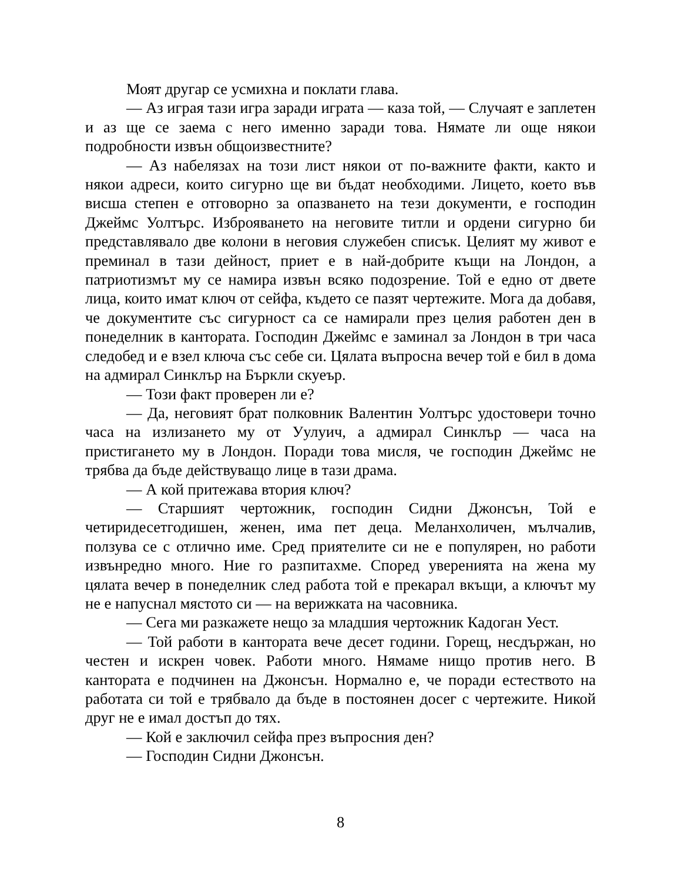Моят другар се усмихна и поклати глава.
— Аз играя тази игра заради играта — каза той, — Случаят е заплетен и аз ще се заема с него именно заради това. Нямате ли още някои подробности извън общоизвестните?
— Аз набелязах на този лист някои от по-важните факти, както и някои адреси, които сигурно ще ви бъдат необходими. Лицето, което във висша степен е отговорно за опазването на тези документи, е господин Джеймс Уолтърс. Изброяването на неговите титли и ордени сигурно би представлявало две колони в неговия служебен списък. Целият му живот е преминал в тази дейност, приет е в най-добрите къщи на Лондон, а патриотизмът му се намира извън всяко подозрение. Той е едно от двете лица, които имат ключ от сейфа, където се пазят чертежите. Мога да добавя, че документите със сигурност са се намирали през целия работен ден в понеделник в кантората. Господин Джеймс е заминал за Лондон в три часа следобед и е взел ключа със себе си. Цялата въпросна вечер той е бил в дома на адмирал Синклър на Бъркли скуеър.
— Този факт проверен ли е?
— Да, неговият брат полковник Валентин Уолтърс удостовери точно часа на излизането му от Уулуич, а адмирал Синклър — часа на пристигането му в Лондон. Поради това мисля, че господин Джеймс не трябва да бъде действуващо лице в тази драма.
— А кой притежава втория ключ?
— Старшият чертожник, господин Сидни Джонсън, Той е четиридесетгодишен, женен, има пет деца. Меланхоличен, мълчалив, ползува се с отлично име. Сред приятелите си не е популярен, но работи извънредно много. Ние го разпитахме. Според уверенията на жена му цялата вечер в понеделник след работа той е прекарал вкъщи, а ключът му не е напуснал мястото си — на верижката на часовника.
— Сега ми разкажете нещо за младшия чертожник Кадоган Уест.
— Той работи в кантората вече десет години. Горещ, несдържан, но честен и искрен човек. Работи много. Нямаме нищо против него. В кантората е подчинен на Джонсън. Нормално е, че поради естеството на работата си той е трябвало да бъде в постоянен досег с чертежите. Никой друг не е имал достъп до тях.
— Кой е заключил сейфа през въпросния ден?
— Господин Сидни Джонсън.
8